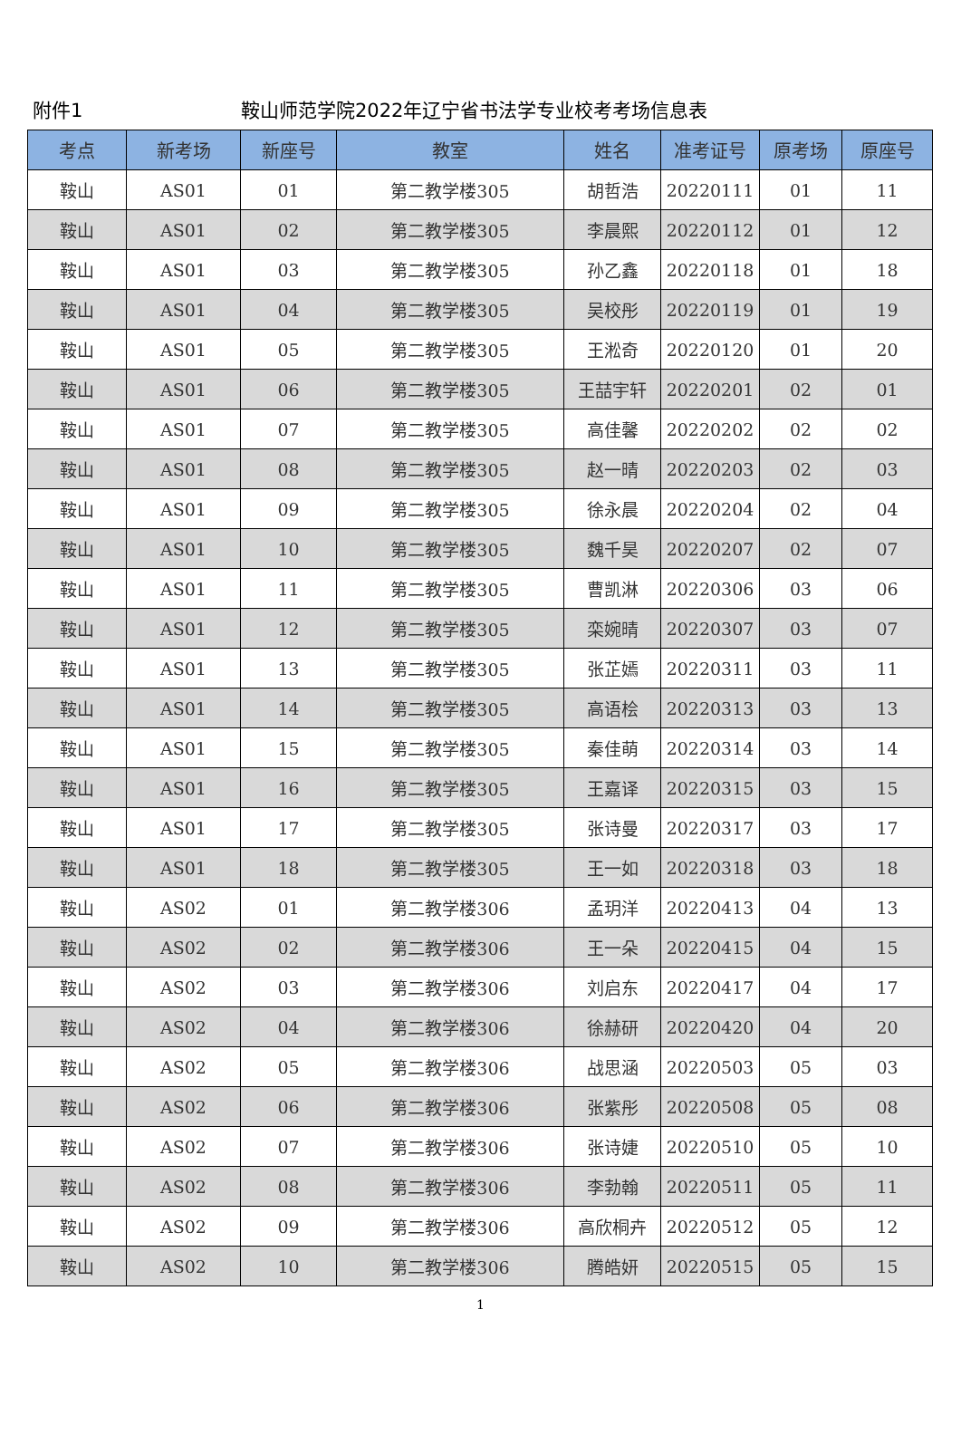附件1 鞍山师范学院2022年辽宁省书法学专业校考考场信息表
| 考点 | 新考场 | 新座号 | 教室 | 姓名 | 准考证号 | 原考场 | 原座号 |
| --- | --- | --- | --- | --- | --- | --- | --- |
| 鞍山 | AS01 | 01 | 第二教学楼305 | 胡哲浩 | 20220111 | 01 | 11 |
| 鞍山 | AS01 | 02 | 第二教学楼305 | 李晨熙 | 20220112 | 01 | 12 |
| 鞍山 | AS01 | 03 | 第二教学楼305 | 孙乙鑫 | 20220118 | 01 | 18 |
| 鞍山 | AS01 | 04 | 第二教学楼305 | 吴校彤 | 20220119 | 01 | 19 |
| 鞍山 | AS01 | 05 | 第二教学楼305 | 王淞奇 | 20220120 | 01 | 20 |
| 鞍山 | AS01 | 06 | 第二教学楼305 | 王喆宇轩 | 20220201 | 02 | 01 |
| 鞍山 | AS01 | 07 | 第二教学楼305 | 高佳馨 | 20220202 | 02 | 02 |
| 鞍山 | AS01 | 08 | 第二教学楼305 | 赵一晴 | 20220203 | 02 | 03 |
| 鞍山 | AS01 | 09 | 第二教学楼305 | 徐永晨 | 20220204 | 02 | 04 |
| 鞍山 | AS01 | 10 | 第二教学楼305 | 魏千昊 | 20220207 | 02 | 07 |
| 鞍山 | AS01 | 11 | 第二教学楼305 | 曹凯淋 | 20220306 | 03 | 06 |
| 鞍山 | AS01 | 12 | 第二教学楼305 | 栾婉晴 | 20220307 | 03 | 07 |
| 鞍山 | AS01 | 13 | 第二教学楼305 | 张芷嫣 | 20220311 | 03 | 11 |
| 鞍山 | AS01 | 14 | 第二教学楼305 | 高语桧 | 20220313 | 03 | 13 |
| 鞍山 | AS01 | 15 | 第二教学楼305 | 秦佳萌 | 20220314 | 03 | 14 |
| 鞍山 | AS01 | 16 | 第二教学楼305 | 王嘉译 | 20220315 | 03 | 15 |
| 鞍山 | AS01 | 17 | 第二教学楼305 | 张诗曼 | 20220317 | 03 | 17 |
| 鞍山 | AS01 | 18 | 第二教学楼305 | 王一如 | 20220318 | 03 | 18 |
| 鞍山 | AS02 | 01 | 第二教学楼306 | 孟玥洋 | 20220413 | 04 | 13 |
| 鞍山 | AS02 | 02 | 第二教学楼306 | 王一朵 | 20220415 | 04 | 15 |
| 鞍山 | AS02 | 03 | 第二教学楼306 | 刘启东 | 20220417 | 04 | 17 |
| 鞍山 | AS02 | 04 | 第二教学楼306 | 徐赫研 | 20220420 | 04 | 20 |
| 鞍山 | AS02 | 05 | 第二教学楼306 | 战思涵 | 20220503 | 05 | 03 |
| 鞍山 | AS02 | 06 | 第二教学楼306 | 张紫彤 | 20220508 | 05 | 08 |
| 鞍山 | AS02 | 07 | 第二教学楼306 | 张诗婕 | 20220510 | 05 | 10 |
| 鞍山 | AS02 | 08 | 第二教学楼306 | 李勃翰 | 20220511 | 05 | 11 |
| 鞍山 | AS02 | 09 | 第二教学楼306 | 高欣桐卉 | 20220512 | 05 | 12 |
| 鞍山 | AS02 | 10 | 第二教学楼306 | 腾皓妍 | 20220515 | 05 | 15 |
1